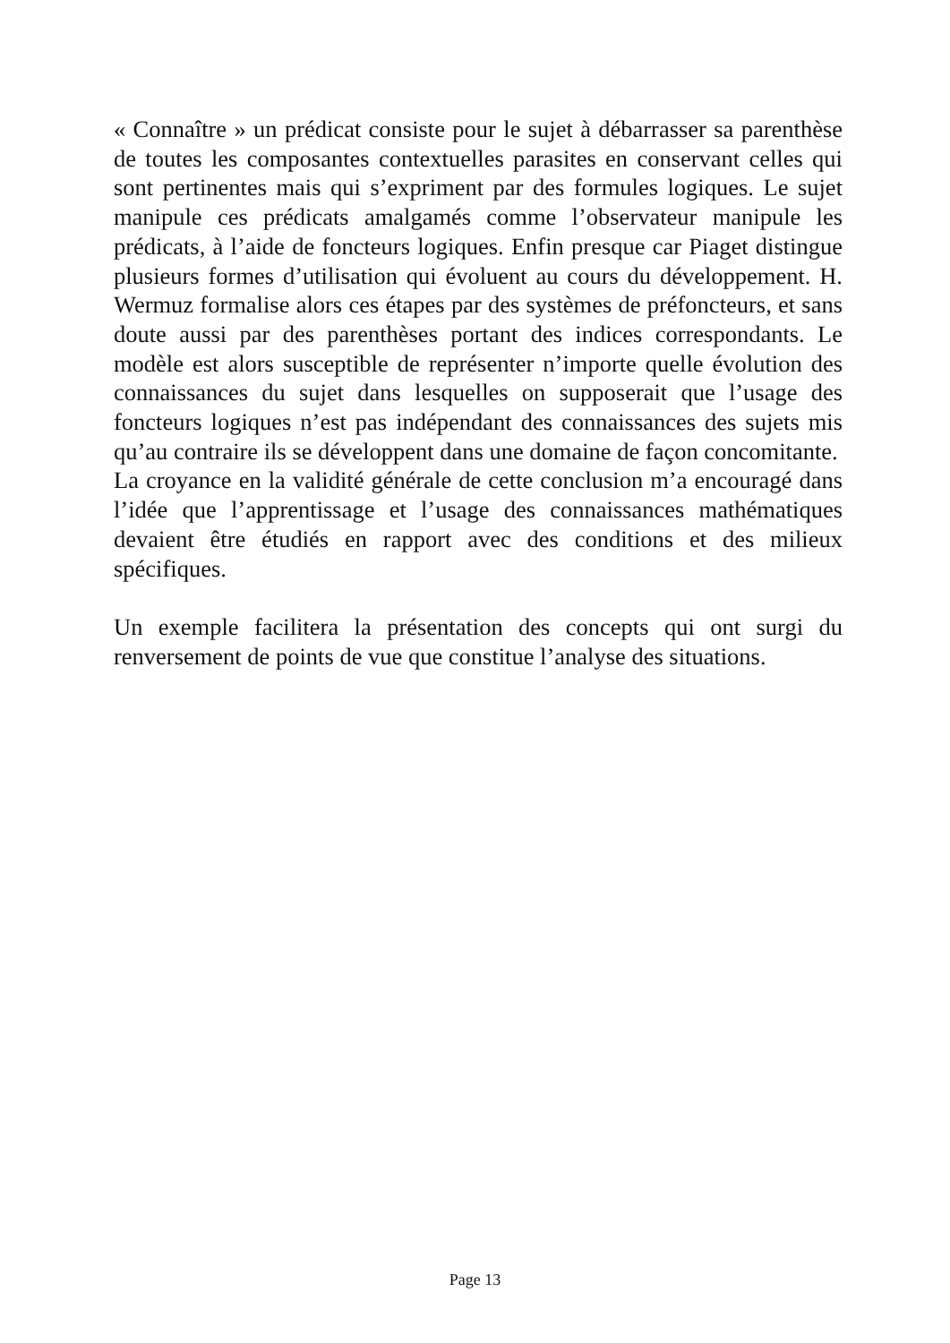« Connaître » un prédicat consiste pour le sujet à débarrasser sa parenthèse de toutes les composantes contextuelles parasites en conservant celles qui sont pertinentes mais qui s’expriment par des formules logiques. Le sujet manipule ces prédicats amalgamés comme l’observateur manipule les prédicats, à l’aide de foncteurs logiques. Enfin presque car Piaget distingue plusieurs formes d’utilisation qui évoluent au cours du développement. H. Wermuz formalise alors ces étapes par des systèmes de préfoncteurs, et sans doute aussi par des parenthèses portant des indices correspondants. Le modèle est alors susceptible de représenter n’importe quelle évolution des connaissances du sujet dans lesquelles on supposerait que l’usage des foncteurs logiques n’est pas indépendant des connaissances des sujets mis qu’au contraire ils se développent dans une domaine de façon concomitante.
La croyance en la validité générale de cette conclusion m’a encouragé dans l’idée que l’apprentissage et l’usage des connaissances mathématiques devaient être étudiés en rapport avec des conditions et des milieux spécifiques.
Un exemple facilitera la présentation des concepts qui ont surgi du renversement de points de vue que constitue l’analyse des situations.
Page 13